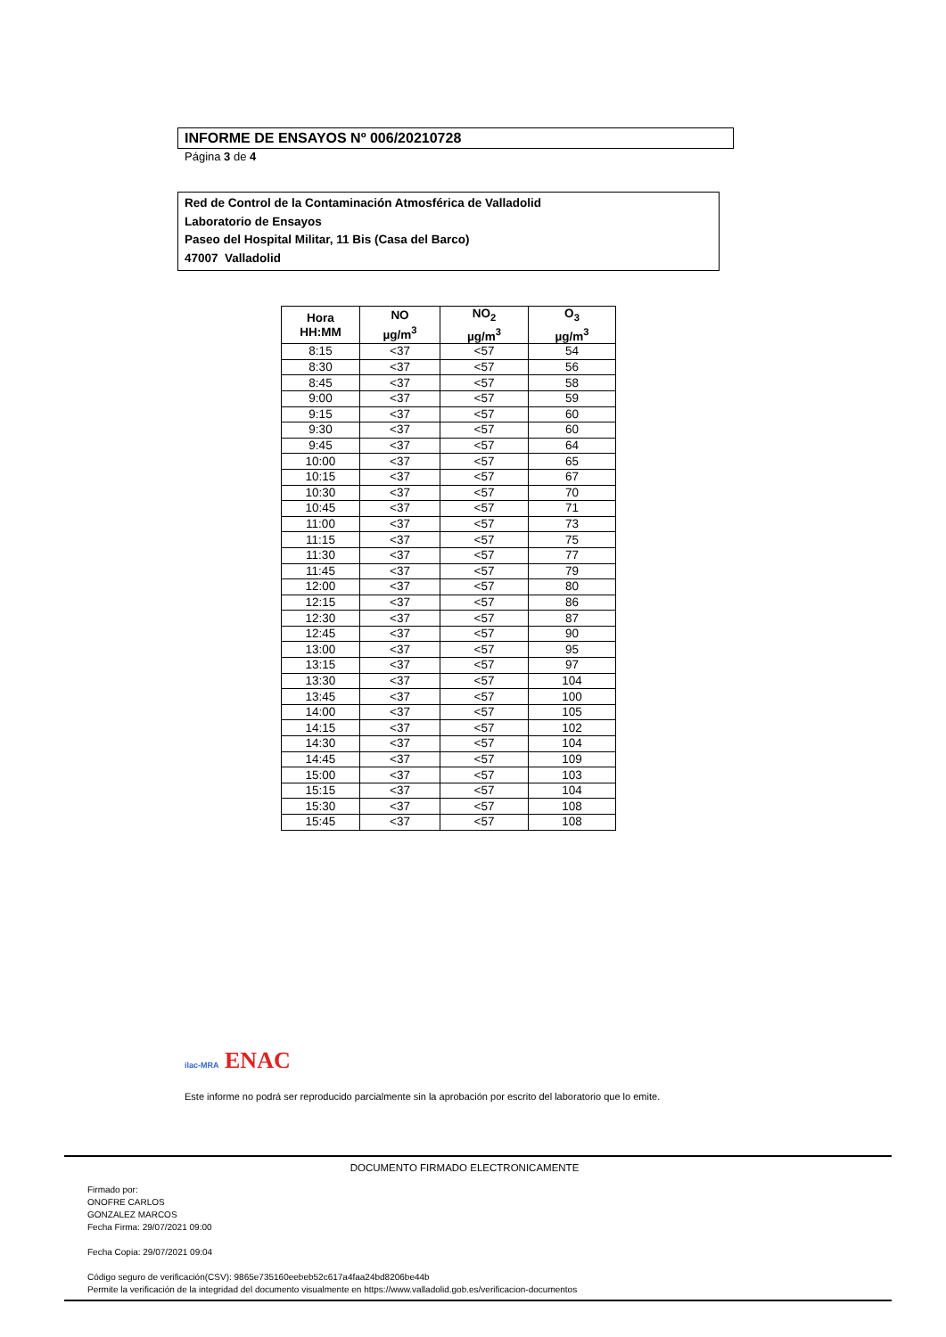INFORME DE ENSAYOS Nº 006/20210728
Página 3 de 4
Red de Control de la Contaminación Atmosférica de Valladolid
Laboratorio de Ensayos
Paseo del Hospital Militar, 11 Bis (Casa del Barco)
47007 Valladolid
| Hora HH:MM | NO µg/m<sup>3</sup> | NO<sub>2</sub> µg/m<sup>3</sup> | O<sub>3</sub> µg/m<sup>3</sup> |
| --- | --- | --- | --- |
| 8:15 | <37 | <57 | 54 |
| 8:30 | <37 | <57 | 56 |
| 8:45 | <37 | <57 | 58 |
| 9:00 | <37 | <57 | 59 |
| 9:15 | <37 | <57 | 60 |
| 9:30 | <37 | <57 | 60 |
| 9:45 | <37 | <57 | 64 |
| 10:00 | <37 | <57 | 65 |
| 10:15 | <37 | <57 | 67 |
| 10:30 | <37 | <57 | 70 |
| 10:45 | <37 | <57 | 71 |
| 11:00 | <37 | <57 | 73 |
| 11:15 | <37 | <57 | 75 |
| 11:30 | <37 | <57 | 77 |
| 11:45 | <37 | <57 | 79 |
| 12:00 | <37 | <57 | 80 |
| 12:15 | <37 | <57 | 86 |
| 12:30 | <37 | <57 | 87 |
| 12:45 | <37 | <57 | 90 |
| 13:00 | <37 | <57 | 95 |
| 13:15 | <37 | <57 | 97 |
| 13:30 | <37 | <57 | 104 |
| 13:45 | <37 | <57 | 100 |
| 14:00 | <37 | <57 | 105 |
| 14:15 | <37 | <57 | 102 |
| 14:30 | <37 | <57 | 104 |
| 14:45 | <37 | <57 | 109 |
| 15:00 | <37 | <57 | 103 |
| 15:15 | <37 | <57 | 104 |
| 15:30 | <37 | <57 | 108 |
| 15:45 | <37 | <57 | 108 |
ilac-MRA ENAC
Este informe no podrá ser reproducido parcialmente sin la aprobación por escrito del laboratorio que lo emite.
DOCUMENTO FIRMADO ELECTRONICAMENTE
Firmado por:
ONOFRE CARLOS
GONZALEZ MARCOS
Fecha Firma: 29/07/2021 09:00
Fecha Copia: 29/07/2021 09:04
Código seguro de verificación(CSV): 9865e735160eebeb52c617a4faa24bd8206be44b
Permite la verificación de la integridad del documento visualmente en https://www.valladolid.gob.es/verificacion-documentos